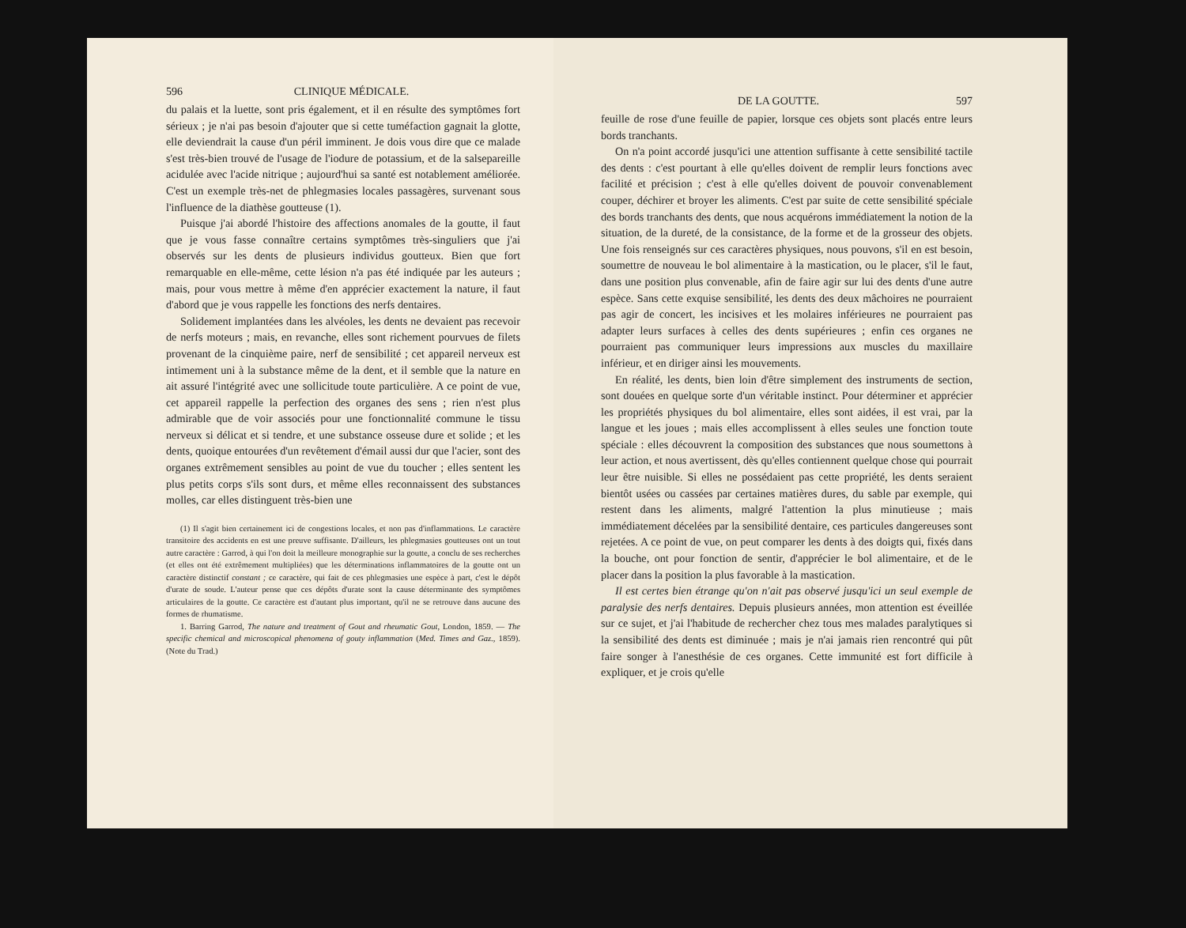596 CLINIQUE MÉDICALE.
du palais et la luette, sont pris également, et il en résulte des symptômes fort sérieux ; je n'ai pas besoin d'ajouter que si cette tuméfaction gagnait la glotte, elle deviendrait la cause d'un péril imminent. Je dois vous dire que ce malade s'est très-bien trouvé de l'usage de l'iodure de potassium, et de la salsepareille acidulée avec l'acide nitrique ; aujourd'hui sa santé est notablement améliorée. C'est un exemple très-net de phlegmasies locales passagères, survenant sous l'influence de la diathèse goutteuse (1).
Puisque j'ai abordé l'histoire des affections anomales de la goutte, il faut que je vous fasse connaître certains symptômes très-singuliers que j'ai observés sur les dents de plusieurs individus goutteux. Bien que fort remarquable en elle-même, cette lésion n'a pas été indiquée par les auteurs ; mais, pour vous mettre à même d'en apprécier exactement la nature, il faut d'abord que je vous rappelle les fonctions des nerfs dentaires.
Solidement implantées dans les alvéoles, les dents ne devaient pas recevoir de nerfs moteurs ; mais, en revanche, elles sont richement pourvues de filets provenant de la cinquième paire, nerf de sensibilité ; cet appareil nerveux est intimement uni à la substance même de la dent, et il semble que la nature en ait assuré l'intégrité avec une sollicitude toute particulière. A ce point de vue, cet appareil rappelle la perfection des organes des sens ; rien n'est plus admirable que de voir associés pour une fonctionnalité commune le tissu nerveux si délicat et si tendre, et une substance osseuse dure et solide ; et les dents, quoique entourées d'un revêtement d'émail aussi dur que l'acier, sont des organes extrêmement sensibles au point de vue du toucher ; elles sentent les plus petits corps s'ils sont durs, et même elles reconnaissent des substances molles, car elles distinguent très-bien une
(1) Il s'agit bien certainement ici de congestions locales, et non pas d'inflammations. Le caractère transitoire des accidents en est une preuve suffisante. D'ailleurs, les phlegmasies goutteuses ont un tout autre caractère : Garrod, à qui l'on doit la meilleure monographie sur la goutte, a conclu de ses recherches (et elles ont été extrêmement multipliées) que les déterminations inflammatoires de la goutte ont un caractère distinctif constant ; ce caractère, qui fait de ces phlegmasies une espèce à part, c'est le dépôt d'urate de soude. L'auteur pense que ces dépôts d'urate sont la cause déterminante des symptômes articulaires de la goutte. Ce caractère est d'autant plus important, qu'il ne se retrouve dans aucune des formes de rhumatisme.
1. Barring Garrod, The nature and treatment of Gout and rheumatic Gout, London, 1859. — The specific chemical and microscopical phenomena of gouty inflammation (Med. Times and Gaz., 1859). (Note du Trad.)
DE LA GOUTTE. 597
feuille de rose d'une feuille de papier, lorsque ces objets sont placés entre leurs bords tranchants.
On n'a point accordé jusqu'ici une attention suffisante à cette sensibilité tactile des dents : c'est pourtant à elle qu'elles doivent de remplir leurs fonctions avec facilité et précision ; c'est à elle qu'elles doivent de pouvoir convenablement couper, déchirer et broyer les aliments. C'est par suite de cette sensibilité spéciale des bords tranchants des dents, que nous acquérons immédiatement la notion de la situation, de la dureté, de la consistance, de la forme et de la grosseur des objets. Une fois renseignés sur ces caractères physiques, nous pouvons, s'il en est besoin, soumettre de nouveau le bol alimentaire à la mastication, ou le placer, s'il le faut, dans une position plus convenable, afin de faire agir sur lui des dents d'une autre espèce. Sans cette exquise sensibilité, les dents des deux mâchoires ne pourraient pas agir de concert, les incisives et les molaires inférieures ne pourraient pas adapter leurs surfaces à celles des dents supérieures ; enfin ces organes ne pourraient pas communiquer leurs impressions aux muscles du maxillaire inférieur, et en diriger ainsi les mouvements.
En réalité, les dents, bien loin d'être simplement des instruments de section, sont douées en quelque sorte d'un véritable instinct. Pour déterminer et apprécier les propriétés physiques du bol alimentaire, elles sont aidées, il est vrai, par la langue et les joues ; mais elles accomplissent à elles seules une fonction toute spéciale : elles découvrent la composition des substances que nous soumettons à leur action, et nous avertissent, dès qu'elles contiennent quelque chose qui pourrait leur être nuisible. Si elles ne possédaient pas cette propriété, les dents seraient bientôt usées ou cassées par certaines matières dures, du sable par exemple, qui restent dans les aliments, malgré l'attention la plus minutieuse ; mais immédiatement décelées par la sensibilité dentaire, ces particules dangereuses sont rejetées. A ce point de vue, on peut comparer les dents à des doigts qui, fixés dans la bouche, ont pour fonction de sentir, d'apprécier le bol alimentaire, et de le placer dans la position la plus favorable à la mastication.
Il est certes bien étrange qu'on n'ait pas observé jusqu'ici un seul exemple de paralysie des nerfs dentaires. Depuis plusieurs années, mon attention est éveillée sur ce sujet, et j'ai l'habitude de rechercher chez tous mes malades paralytiques si la sensibilité des dents est diminuée ; mais je n'ai jamais rien rencontré qui pût faire songer à l'anesthésie de ces organes. Cette immunité est fort difficile à expliquer, et je crois qu'elle